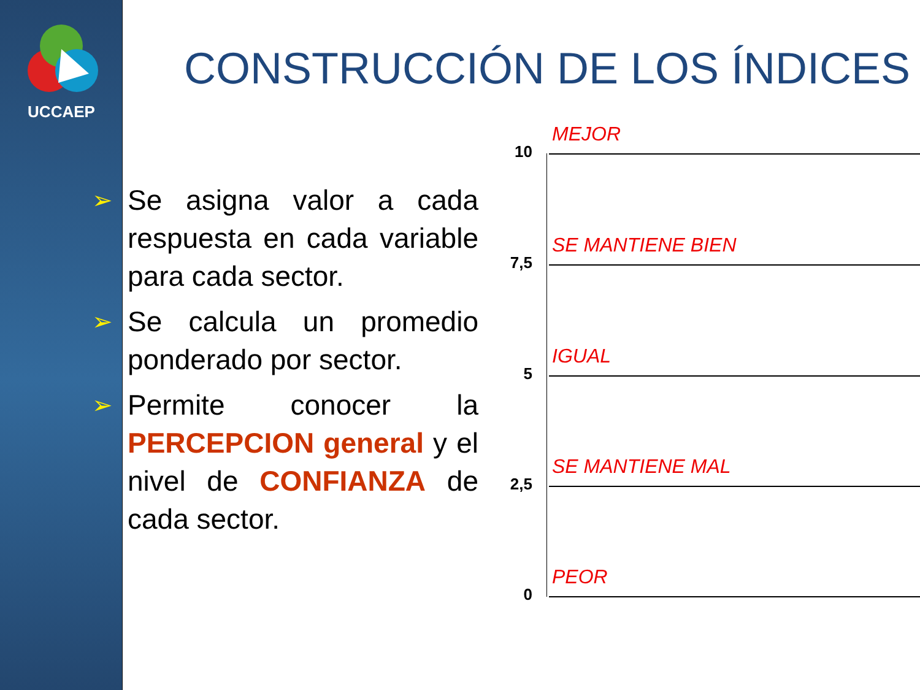UCCAEP
CONSTRUCCIÓN DE LOS ÍNDICES
➢
Se asigna valor a cada respuesta en cada variable para cada sector.
➢
Se calcula un promedio ponderado por sector.
➢
Permite conocer la PERCEPCION general y el nivel de CONFIANZA de cada sector.
10
MEJOR
7,5
SE MANTIENE BIEN
5
IGUAL
2,5
SE MANTIENE MAL
0
PEOR